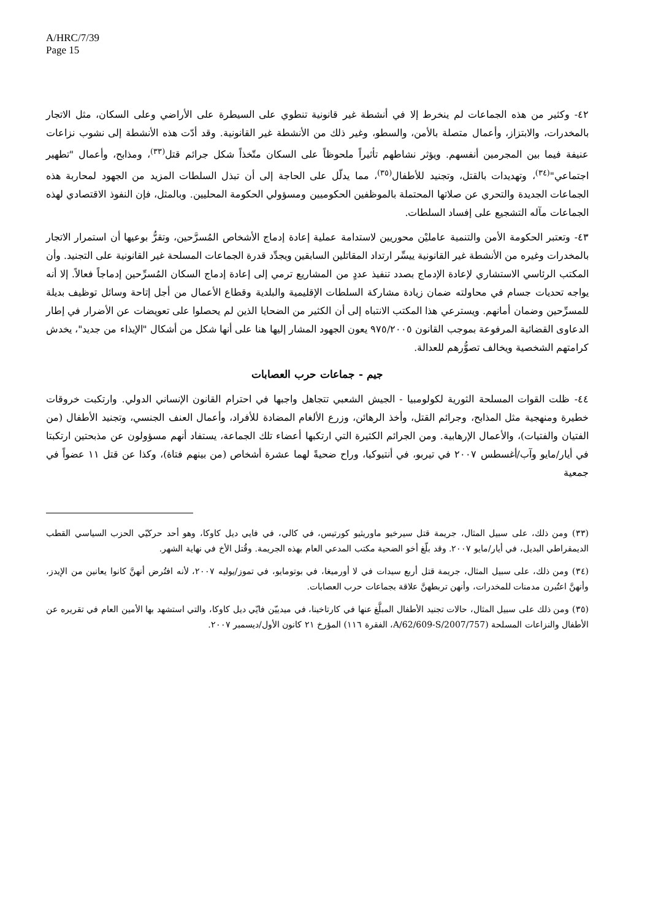A/HRC/7/39
Page 15
٤٢- وكثير من هذه الجماعات لم ينخرط إلا في أنشطة غير قانونية تنطوي على السيطرة على الأراضي وعلى السكان، مثل الاتجار بالمخدرات، والابتزاز، وأعمال متصلة بالأمن، والسطو، وغير ذلك من الأنشطة غير القانونية. وقد أدّت هذه الأنشطة إلى نشوب نزاعات عنيفة فيما بين المجرمين أنفسهم. ويؤثر نشاطهم تأثيراً ملحوظاً على السكان متّخذاً شكل جرائم قتل<sup>(٣٣)</sup>، ومذابح، وأعمال "تطهير اجتماعي"<sup>(٣٤)</sup>، وتهديدات بالقتل، وتجنيد للأطفال<sup>(٣٥)</sup>، مما يدلّل على الحاجة إلى أن تبذل السلطات المزيد من الجهود لمحاربة هذه الجماعات الجديدة والتحري عن صلاتها المحتملة بالموظفين الحكوميين ومسؤولي الحكومة المحليين. وبالمثل، فإن النفوذ الاقتصادي لهذه الجماعات مآله التشجيع على إفساد السلطات.
٤٣- وتعتبر الحكومة الأمن والتنمية عامليْن محوريين لاستدامة عملية إعادة إدماج الأشخاص المُسرَّحين، وتقرُّ بوعيها أن استمرار الاتجار بالمخدرات وغيره من الأنشطة غير القانونية ييسِّر ارتداد المقاتلين السابقين ويجدِّد قدرة الجماعات المسلحة غير القانونية على التجنيد. وأن المكتب الرئاسي الاستشاري لإعادة الإدماج بصدد تنفيذ عددٍ من المشاريع ترمي إلى إعادة إدماج السكان المُسرِّحين إدماجاً فعالاً. إلا أنه يواجه تحديات جسام في محاولته ضمان زيادة مشاركة السلطات الإقليمية والبلدية وقطاع الأعمال من أجل إتاحة وسائل توظيف بديلة للمسرِّحين وضمان أمانهم. ويسترعي هذا المكتب الانتباه إلى أن الكثير من الضحايا الذين لم يحصلوا على تعويضات عن الأضرار في إطار الدعاوى القضائية المرفوعة بموجب القانون ٩٧٥/٢٠٠٥ يعون الجهود المشار إليها هنا على أنها شكل من أشكال "الإيذاء من جديد"، يخدش كرامتهم الشخصية ويخالف تصوُّرهم للعدالة.
جيم - جماعات حرب العصابات
٤٤- ظلت القوات المسلحة الثورية لكولومبيا - الجيش الشعبي تتجاهل واجبها في احترام القانون الإنساني الدولي. وارتكبت خروقات خطيرة ومنهجية مثل المذابح، وجرائم القتل، وأخذ الرهائن، وزرع الألغام المضادة للأفراد، وأعمال العنف الجنسي، وتجنيد الأطفال (من الفتيان والفتيات)، والأعمال الإرهابية. ومن الجرائم الكثيرة التي ارتكبها أعضاء تلك الجماعة، يستفاد أنهم مسؤولون عن مذبحتين ارتكبتا في أيار/مايو وآب/أغسطس ٢٠٠٧ في تيربو، في أنتيوكيا، وراح ضحيةً لهما عشرة أشخاص (من بينهم فتاة)، وكذا عن قتل ١١ عضواً في جمعية
(٣٣) ومن ذلك، على سبيل المثال، جريمة قتل سيرخيو ماوريثيو كورتيس، في كالي، في فايي ديل كاوكا، وهو أحد حركيّي الحزب السياسي القطب الديمقراطي البديل، في أيار/مايو ٢٠٠٧. وقد بلّغ أخو الضحية مكتب المدعي العام بهذه الجريمة. وقُتل الأخ في نهاية الشهر.
(٣٤) ومن ذلك، على سبيل المثال، جريمة قتل أربع سيدات في لا أورميغا، في بوتومايو، في تموز/يوليه ٢٠٠٧، لأنه افتُرض أنهنَّ كانوا يعانين من الإيدز، وأنهنَّ اعتُبرن مدمنات للمخدرات، وأنهن تربطهنَّ علاقة بجماعات حرب العصابات.
(٣٥) ومن ذلك على سبيل المثال، حالات تجنيد الأطفال المبلَّغ عنها في كارتاخينا، في ميدييّن فايّي ديل كاوكا، والتي استشهد بها الأمين العام في تقريره عن الأطفال والنزاعات المسلحة (A/62/609-S/2007/757، الفقرة ١١٦) المؤرخ ٢١ كانون الأول/ديسمبر ٢٠٠٧.